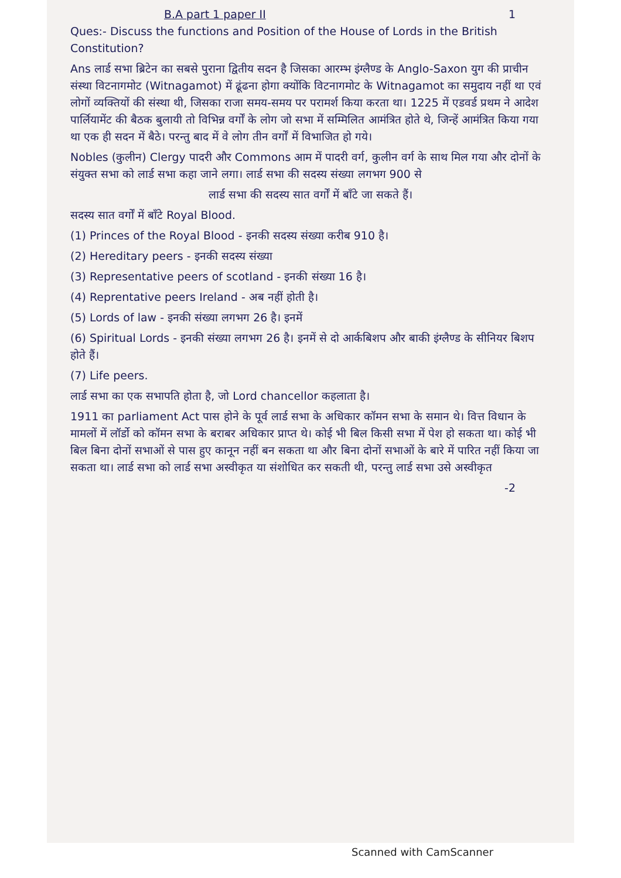B.A part 1 paper II 1
Ques:- Discuss the functions and Position of the House of Lords in the British Constitution?
Ans लार्ड सभा ब्रिटेन का सबसे पुराना द्वितीय सदन है जिसका आरम्भ इंग्लैण्ड के Anglo-Saxon युग की प्राचीन संस्था विटनागमोट (Witnagamot) में ढूंढना होगा क्योंकि विटनागमोट के Witnagamot का समुदाय नहीं था एवं लोगों व्यक्तियों की संस्था थी, जिसका राजा समय-समय पर परामर्श किया करता था। 1225 में एडवर्ड प्रथम ने आदेश पार्लियामेंट की बैठक बुलायी तो विभिन्न वर्गों के लोग जो सभा में सम्मिलित आमंत्रित होते थे, जिन्हें आमंत्रित किया गया था एक ही सदन में बैठे। परन्तु बाद में वे लोग तीन वर्गों में विभाजित हो गये।
Nobles (कुलीन) Clergy पादरी और Commons आम में पादरी वर्ग, कुलीन वर्ग के साथ मिल गया और दोनों के संयुक्त सभा को लार्ड सभा कहा जाने लगा। लार्ड सभा की सदस्य संख्या लगभग 900 से
लार्ड सभा की सदस्य सात वर्गों में बाँटे जा सकते हैं।
सदस्य सात वर्गों में बाँटे Royal Blood.
(1) Princes of the Royal Blood - इनकी सदस्य संख्या करीब 910 है।
(2) Hereditary peers - इनकी सदस्य संख्या
(3) Representative peers of scotland - इनकी संख्या 16 है।
(4) Reprentative peers Ireland - अब नहीं होती है।
(5) Lords of law - इनकी संख्या लगभग 26 है। इनमें
(6) Spiritual Lords - इनकी संख्या लगभग 26 है। इनमें से दो आर्कबिशप और बाकी इंग्लैण्ड के सीनियर बिशप होते हैं।
(7) Life peers.
लार्ड सभा का एक सभापति होता है, जो Lord chancellor कहलाता है।
1911 का parliament Act पास होने के पूर्व लार्ड सभा के अधिकार कॉमन सभा के समान थे। वित्त विधान के मामलों में लॉर्डो को कॉमन सभा के बराबर अधिकार प्राप्त थे। कोई भी बिल किसी सभा में पेश हो सकता था। कोई भी बिल बिना दोनों सभाओं से पास हुए कानून नहीं बन सकता था और बिना दोनों सभाओं के बारे में पारित नहीं किया जा सकता था। लार्ड सभा को लार्ड सभा अस्वीकृत या संशोधित कर सकती थी, परन्तु लार्ड सभा उसे अस्वीकृत
-2
Scanned with CamScanner